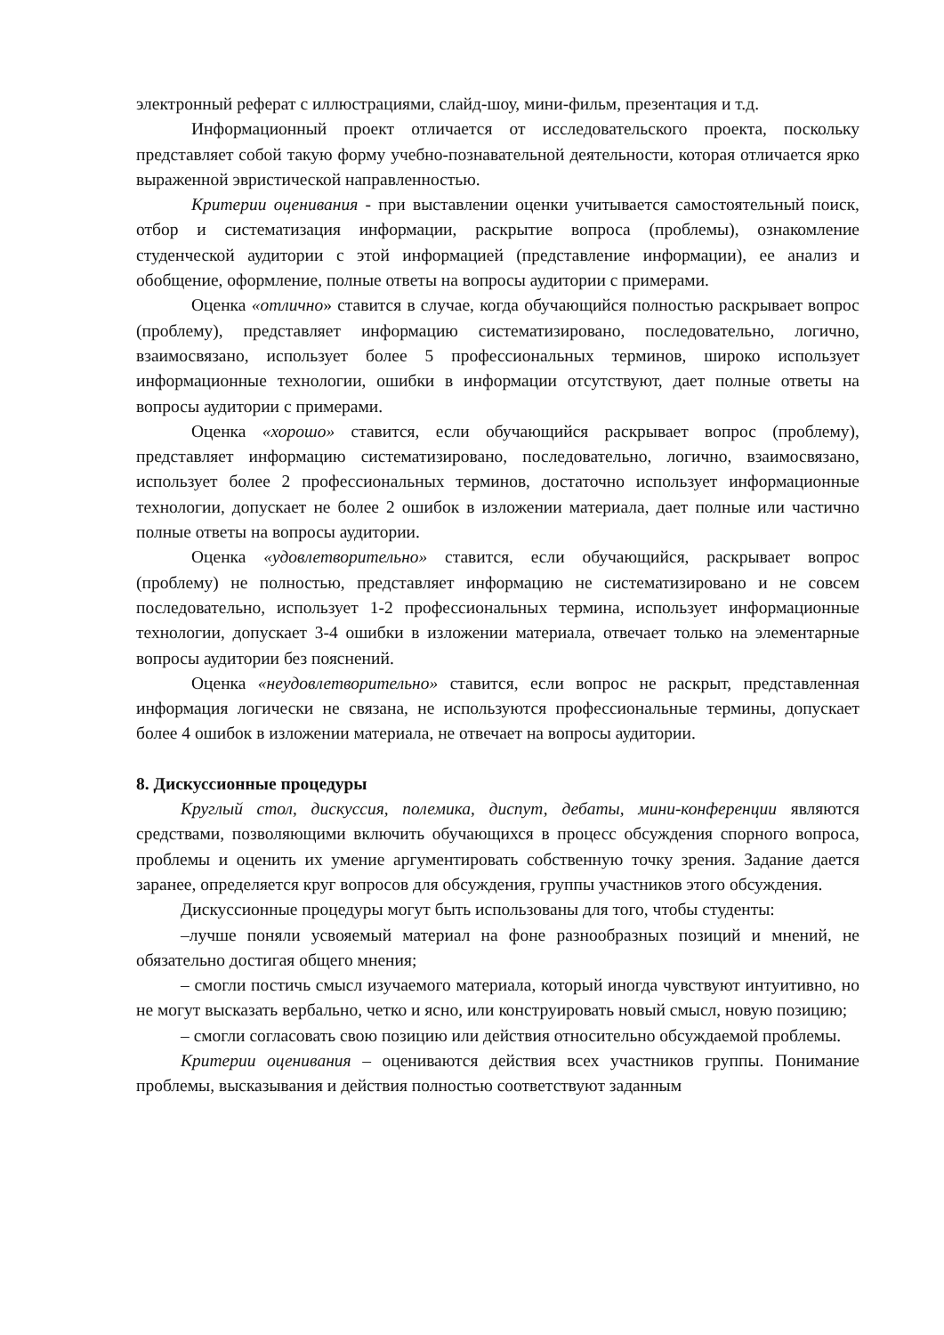электронный реферат с иллюстрациями, слайд-шоу, мини-фильм, презентация и т.д.
Информационный проект отличается от исследовательского проекта, поскольку представляет собой такую форму учебно-познавательной деятельности, которая отличается ярко выраженной эвристической направленностью.
Критерии оценивания - при выставлении оценки учитывается самостоятельный поиск, отбор и систематизация информации, раскрытие вопроса (проблемы), ознакомление студенческой аудитории с этой информацией (представление информации), ее анализ и обобщение, оформление, полные ответы на вопросы аудитории с примерами.
Оценка «отлично» ставится в случае, когда обучающийся полностью раскрывает вопрос (проблему), представляет информацию систематизировано, последовательно, логично, взаимосвязано, использует более 5 профессиональных терминов, широко использует информационные технологии, ошибки в информации отсутствуют, дает полные ответы на вопросы аудитории с примерами.
Оценка «хорошо» ставится, если обучающийся раскрывает вопрос (проблему), представляет информацию систематизировано, последовательно, логично, взаимосвязано, использует более 2 профессиональных терминов, достаточно использует информационные технологии, допускает не более 2 ошибок в изложении материала, дает полные или частично полные ответы на вопросы аудитории.
Оценка «удовлетворительно» ставится, если обучающийся, раскрывает вопрос (проблему) не полностью, представляет информацию не систематизировано и не совсем последовательно, использует 1-2 профессиональных термина, использует информационные технологии, допускает 3-4 ошибки в изложении материала, отвечает только на элементарные вопросы аудитории без пояснений.
Оценка «неудовлетворительно» ставится, если вопрос не раскрыт, представленная информация логически не связана, не используются профессиональные термины, допускает более 4 ошибок в изложении материала, не отвечает на вопросы аудитории.
8. Дискуссионные процедуры
Круглый стол, дискуссия, полемика, диспут, дебаты, мини-конференции являются средствами, позволяющими включить обучающихся в процесс обсуждения спорного вопроса, проблемы и оценить их умение аргументировать собственную точку зрения. Задание дается заранее, определяется круг вопросов для обсуждения, группы участников этого обсуждения.
Дискуссионные процедуры могут быть использованы для того, чтобы студенты:
–лучше поняли усвояемый материал на фоне разнообразных позиций и мнений, не обязательно достигая общего мнения;
– смогли постичь смысл изучаемого материала, который иногда чувствуют интуитивно, но не могут высказать вербально, четко и ясно, или конструировать новый смысл, новую позицию;
– смогли согласовать свою позицию или действия относительно обсуждаемой проблемы.
Критерии оценивания – оцениваются действия всех участников группы. Понимание проблемы, высказывания и действия полностью соответствуют заданным